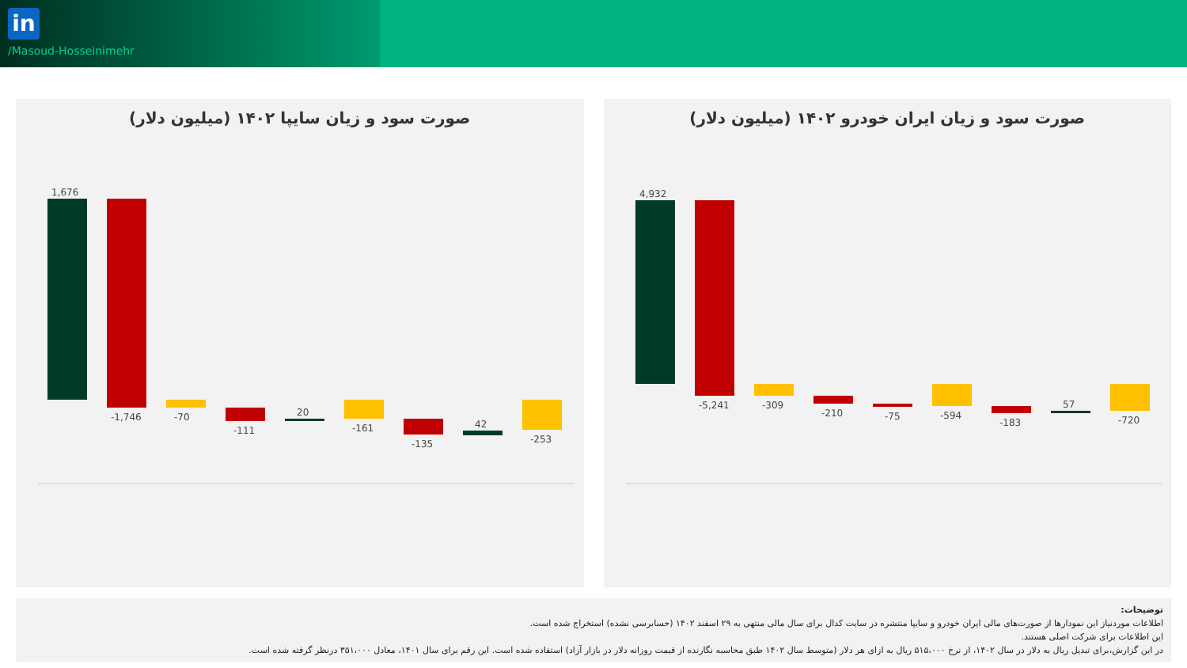in
/Masoud-Hosseinimehr
صورت سود و زیان سایپا ۱۴۰۲ (میلیون دلار)
1,676
-1,746
-70
-111
20
-161
-135
42
-253
صورت سود و زیان ایران خودرو ۱۴۰۲ (میلیون دلار)
4,932
-5,241
-309
-210
-75
-594
-183
57
-720
توضیحات:
اطلاعات موردنیاز این نمودارها از صورت‌های مالی ایران خودرو و سایپا منتشره در سایت کدال برای سال مالی منتهی به ۲۹ اسفند ۱۴۰۲ (حسابرسی نشده) استخراج شده است.
این اطلاعات برای شرکت اصلی هستند.
در این گزارش،برای تبدیل ریال به دلار در سال ۱۴۰۲، از نرخ ۵۱۵،۰۰۰ ریال به ازای هر دلار (متوسط سال ۱۴۰۲ طبق محاسبه نگارنده از قیمت روزانه دلار در بازار آزاد) استفاده شده است. این رقم برای سال ۱۴۰۱، معادل ۳۵۱،۰۰۰ درنظر گرفته شده است.